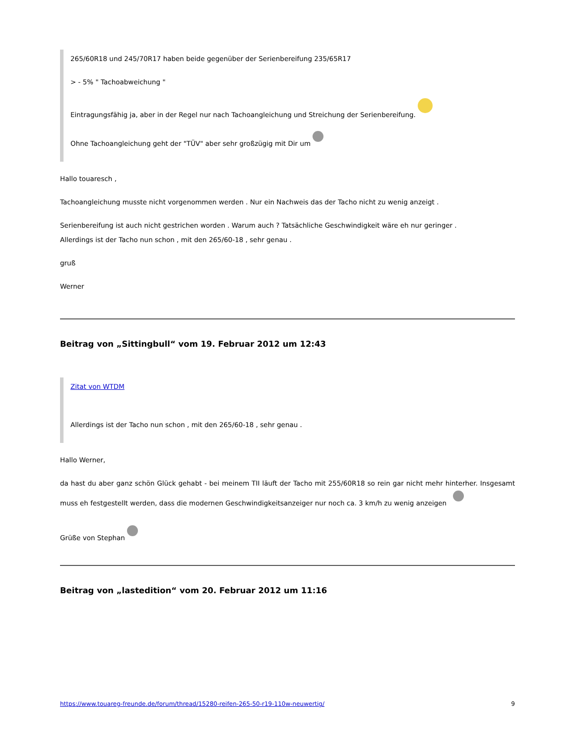265/60R18 und 245/70R17 haben beide gegenüber der Serienbereifung 235/65R17
> - 5% " Tachoabweichung "
Eintragungsfähig ja, aber in der Regel nur nach Tachoangleichung und Streichung der Serienbereifung.
Ohne Tachoangleichung geht der "TÜV" aber sehr großzügig mit Dir um
Hallo touaresch ,
Tachoangleichung musste nicht vorgenommen werden . Nur ein Nachweis das der Tacho nicht zu wenig anzeigt .
Serienbereifung ist auch nicht gestrichen worden . Warum auch ? Tatsächliche Geschwindigkeit wäre eh nur geringer .
Allerdings ist der Tacho nun schon , mit den 265/60-18 , sehr genau .
gruß
Werner
Beitrag von „Sittingbull“ vom 19. Februar 2012 um 12:43
Zitat von WTDM
Allerdings ist der Tacho nun schon , mit den 265/60-18 , sehr genau .
Hallo Werner,
da hast du aber ganz schön Glück gehabt - bei meinem TII läuft der Tacho mit 255/60R18 so rein gar nicht mehr hinterher. Insgesamt muss eh festgestellt werden, dass die modernen Geschwindigkeitsanzeiger nur noch ca. 3 km/h zu wenig anzeigen
Grüße von Stephan
Beitrag von „lastedition“ vom 20. Februar 2012 um 11:16
https://www.touareg-freunde.de/forum/thread/15280-reifen-265-50-r19-110w-neuwertig/ 9